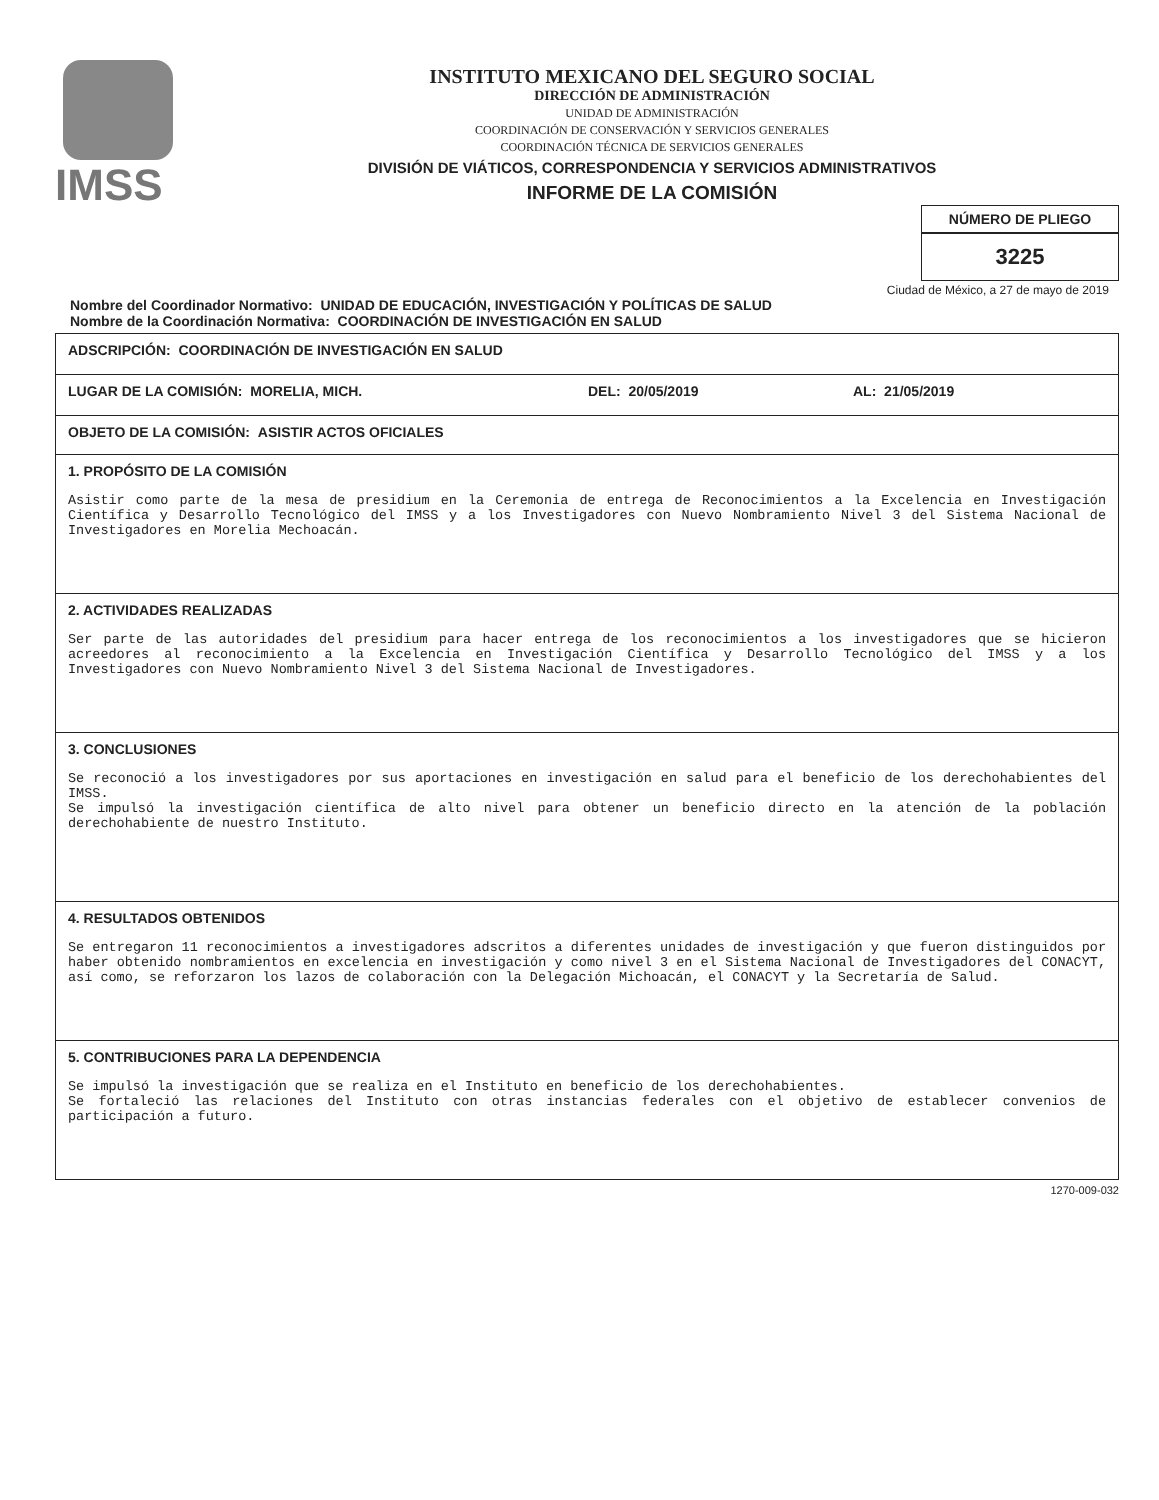IMSS
INSTITUTO MEXICANO DEL SEGURO SOCIAL
DIRECCIÓN DE ADMINISTRACIÓN
UNIDAD DE ADMINISTRACIÓN
COORDINACIÓN DE CONSERVACIÓN Y SERVICIOS GENERALES
COORDINACIÓN TÉCNICA DE SERVICIOS GENERALES
DIVISIÓN DE VIÁTICOS, CORRESPONDENCIA Y SERVICIOS ADMINISTRATIVOS
INFORME DE LA COMISIÓN
NÚMERO DE PLIEGO
3225
Ciudad de México, a 27 de mayo de 2019
Nombre del Coordinador Normativo: UNIDAD DE EDUCACIÓN, INVESTIGACIÓN Y POLÍTICAS DE SALUD
Nombre de la Coordinación Normativa: COORDINACIÓN DE INVESTIGACIÓN EN SALUD
| ADSCRIPCIÓN: COORDINACIÓN DE INVESTIGACIÓN EN SALUD |
| LUGAR DE LA COMISIÓN: MORELIA, MICH. DEL: 20/05/2019 AL: 21/05/2019 |
| OBJETO DE LA COMISIÓN: ASISTIR ACTOS OFICIALES |
| 1. PROPÓSITO DE LA COMISIÓN Asistir como parte de la mesa de presidium en la Ceremonia de entrega de Reconocimientos a la Excelencia en Investigación Científica y Desarrollo Tecnológico del IMSS y a los Investigadores con Nuevo Nombramiento Nivel 3 del Sistema Nacional de Investigadores en Morelia Mechoacán. |
| 2. ACTIVIDADES REALIZADAS Ser parte de las autoridades del presidium para hacer entrega de los reconocimientos a los investigadores que se hicieron acreedores al reconocimiento a la Excelencia en Investigación Científica y Desarrollo Tecnológico del IMSS y a los Investigadores con Nuevo Nombramiento Nivel 3 del Sistema Nacional de Investigadores. |
| 3. CONCLUSIONES Se reconoció a los investigadores por sus aportaciones en investigación en salud para el beneficio de los derechohabientes del IMSS. Se impulsó la investigación científica de alto nivel para obtener un beneficio directo en la atención de la población derechohabiente de nuestro Instituto. |
| 4. RESULTADOS OBTENIDOS Se entregaron 11 reconocimientos a investigadores adscritos a diferentes unidades de investigación y que fueron distinguidos por haber obtenido nombramientos en excelencia en investigación y como nivel 3 en el Sistema Nacional de Investigadores del CONACYT, así como, se reforzaron los lazos de colaboración con la Delegación Michoacán, el CONACYT y la Secretaría de Salud. |
| 5. CONTRIBUCIONES PARA LA DEPENDENCIA Se impulsó la investigación que se realiza en el Instituto en beneficio de los derechohabientes. Se fortaleció las relaciones del Instituto con otras instancias federales con el objetivo de establecer convenios de participación a futuro. |
1270-009-032